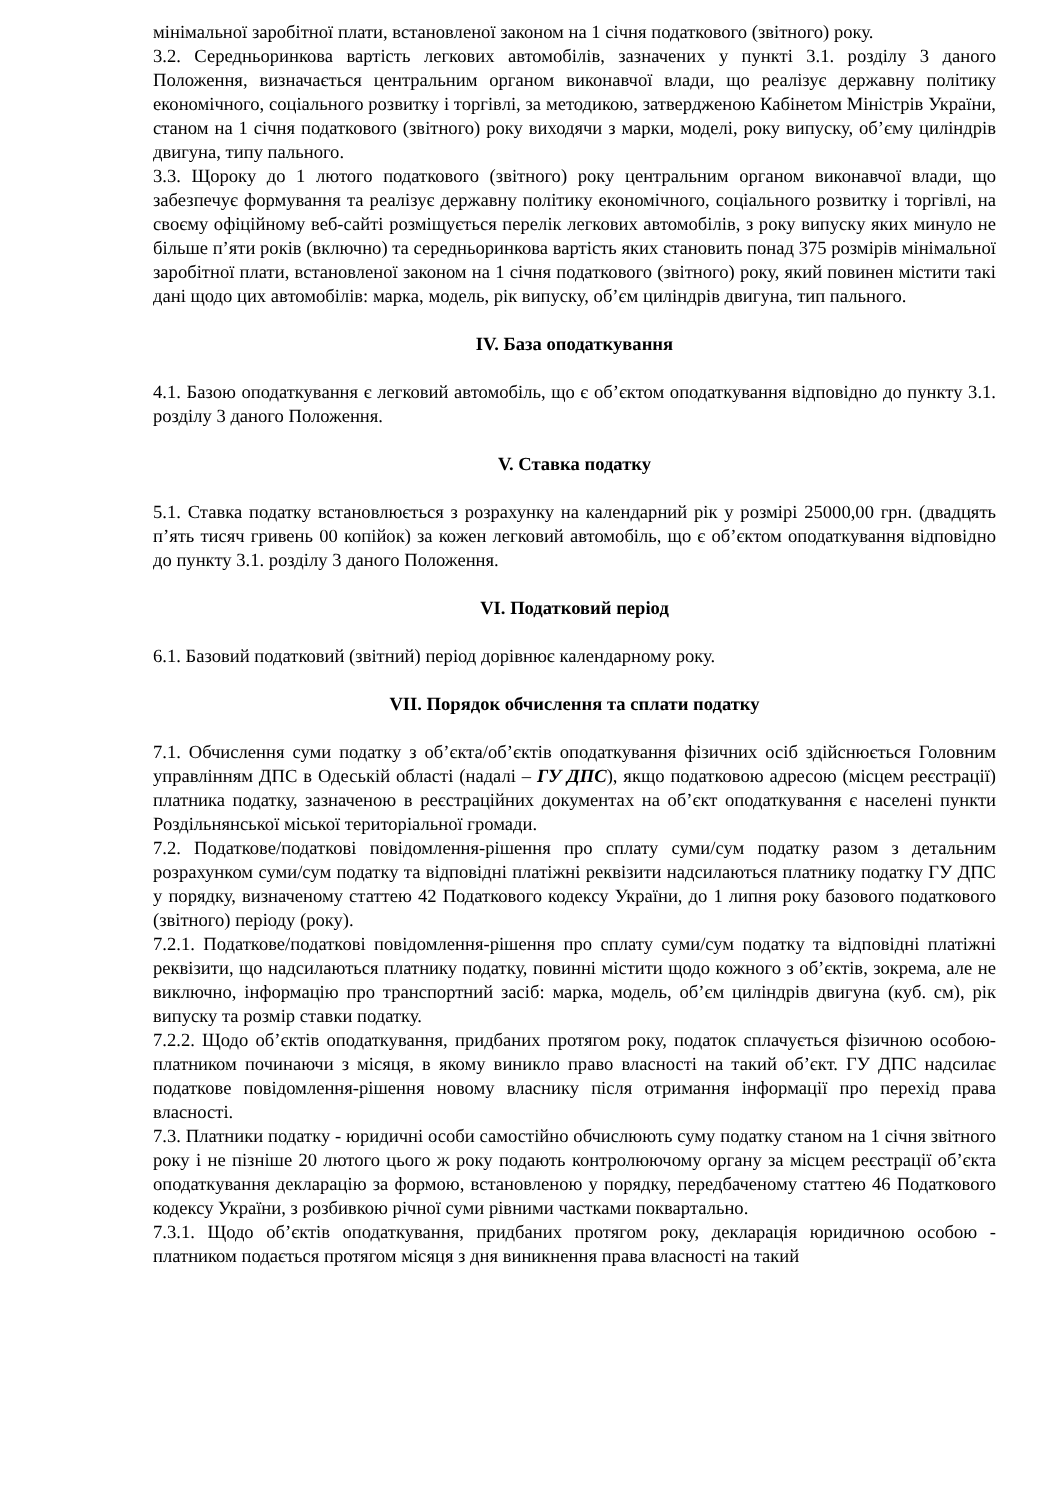мінімальної заробітної плати, встановленої законом на 1 січня податкового (звітного) року.
3.2. Середньоринкова вартість легкових автомобілів, зазначених у пункті 3.1. розділу 3 даного Положення, визначається центральним органом виконавчої влади, що реалізує державну політику економічного, соціального розвитку і торгівлі, за методикою, затвердженою Кабінетом Міністрів України, станом на 1 січня податкового (звітного) року виходячи з марки, моделі, року випуску, об’єму циліндрів двигуна, типу пального.
3.3. Щороку до 1 лютого податкового (звітного) року центральним органом виконавчої влади, що забезпечує формування та реалізує державну політику економічного, соціального розвитку і торгівлі, на своєму офіційному веб-сайті розміщується перелік легкових автомобілів, з року випуску яких минуло не більше п’яти років (включно) та середньоринкова вартість яких становить понад 375 розмірів мінімальної заробітної плати, встановленої законом на 1 січня податкового (звітного) року, який повинен містити такі дані щодо цих автомобілів: марка, модель, рік випуску, об’єм циліндрів двигуна, тип пального.
IV. База оподаткування
4.1. Базою оподаткування є легковий автомобіль, що є об’єктом оподаткування відповідно до пункту 3.1. розділу 3 даного Положення.
V. Ставка податку
5.1. Ставка податку встановлюється з розрахунку на календарний рік у розмірі 25000,00 грн. (двадцять п’ять тисяч гривень 00 копійок) за кожен легковий автомобіль, що є об’єктом оподаткування відповідно до пункту 3.1. розділу 3 даного Положення.
VI. Податковий період
6.1. Базовий податковий (звітний) період дорівнює календарному року.
VII. Порядок обчислення та сплати податку
7.1. Обчислення суми податку з об’єкта/об’єктів оподаткування фізичних осіб здійснюється Головним управлінням ДПС в Одеській області (надалі – ГУ ДПС), якщо податковою адресою (місцем реєстрації) платника податку, зазначеною в реєстраційних документах на об’єкт оподаткування є населені пункти Роздільнянської міської територіальної громади.
7.2. Податкове/податкові повідомлення-рішення про сплату суми/сум податку разом з детальним розрахунком суми/сум податку та відповідні платіжні реквізити надсилаються платнику податку ГУ ДПС у порядку, визначеному статтею 42 Податкового кодексу України, до 1 липня року базового податкового (звітного) періоду (року).
7.2.1. Податкове/податкові повідомлення-рішення про сплату суми/сум податку та відповідні платіжні реквізити, що надсилаються платнику податку, повинні містити щодо кожного з об’єктів, зокрема, але не виключно, інформацію про транспортний засіб: марка, модель, об’єм циліндрів двигуна (куб. см), рік випуску та розмір ставки податку.
7.2.2. Щодо об’єктів оподаткування, придбаних протягом року, податок сплачується фізичною особою-платником починаючи з місяця, в якому виникло право власності на такий об’єкт. ГУ ДПС надсилає податкове повідомлення-рішення новому власнику після отримання інформації про перехід права власності.
7.3. Платники податку - юридичні особи самостійно обчислюють суму податку станом на 1 січня звітного року і не пізніше 20 лютого цього ж року подають контролюючому органу за місцем реєстрації об’єкта оподаткування декларацію за формою, встановленою у порядку, передбаченому статтею 46 Податкового кодексу України, з розбивкою річної суми рівними частками поквартально.
7.3.1. Щодо об’єктів оподаткування, придбаних протягом року, декларація юридичною особою - платником подається протягом місяця з дня виникнення права власності на такий